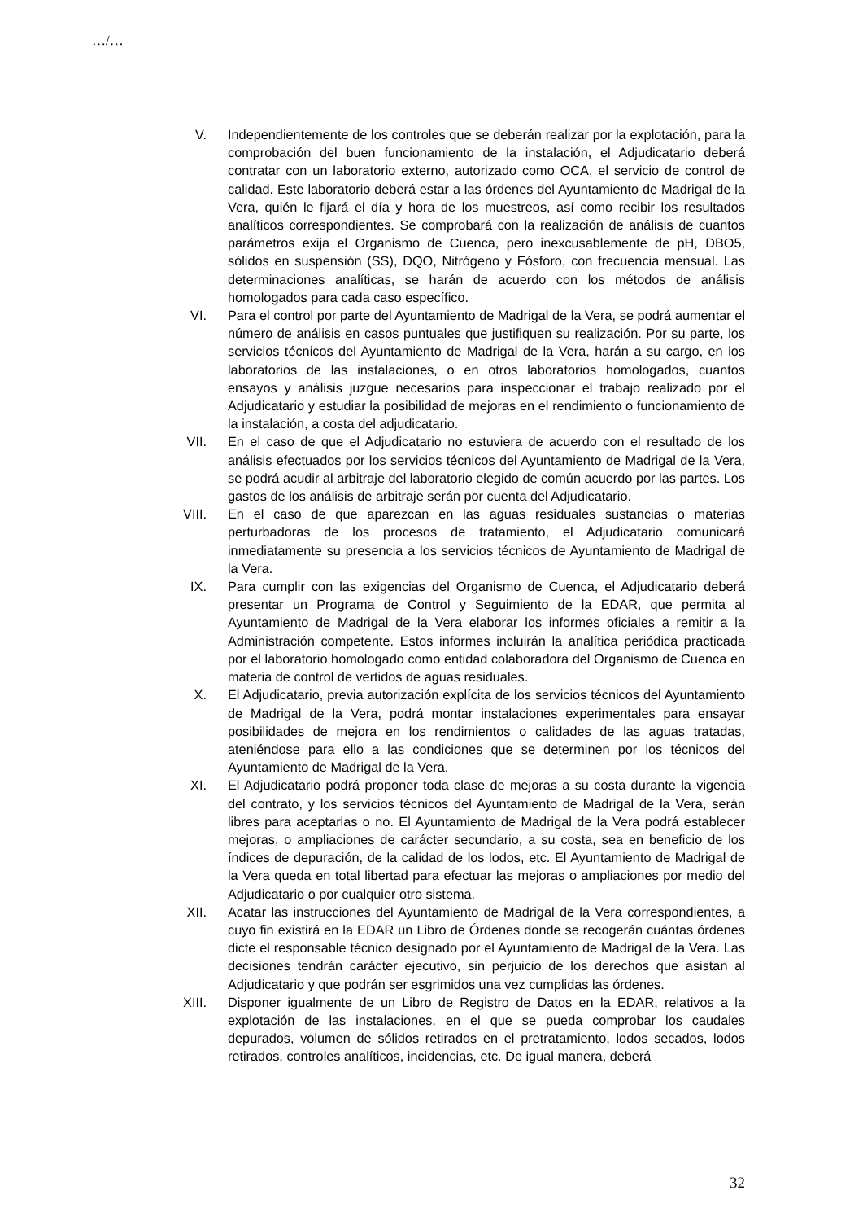…/…
V. Independientemente de los controles que se deberán realizar por la explotación, para la comprobación del buen funcionamiento de la instalación, el Adjudicatario deberá contratar con un laboratorio externo, autorizado como OCA, el servicio de control de calidad. Este laboratorio deberá estar a las órdenes del Ayuntamiento de Madrigal de la Vera, quién le fijará el día y hora de los muestreos, así como recibir los resultados analíticos correspondientes. Se comprobará con la realización de análisis de cuantos parámetros exija el Organismo de Cuenca, pero inexcusablemente de pH, DBO5, sólidos en suspensión (SS), DQO, Nitrógeno y Fósforo, con frecuencia mensual. Las determinaciones analíticas, se harán de acuerdo con los métodos de análisis homologados para cada caso específico.
VI. Para el control por parte del Ayuntamiento de Madrigal de la Vera, se podrá aumentar el número de análisis en casos puntuales que justifiquen su realización. Por su parte, los servicios técnicos del Ayuntamiento de Madrigal de la Vera, harán a su cargo, en los laboratorios de las instalaciones, o en otros laboratorios homologados, cuantos ensayos y análisis juzgue necesarios para inspeccionar el trabajo realizado por el Adjudicatario y estudiar la posibilidad de mejoras en el rendimiento o funcionamiento de la instalación, a costa del adjudicatario.
VII. En el caso de que el Adjudicatario no estuviera de acuerdo con el resultado de los análisis efectuados por los servicios técnicos del Ayuntamiento de Madrigal de la Vera, se podrá acudir al arbitraje del laboratorio elegido de común acuerdo por las partes. Los gastos de los análisis de arbitraje serán por cuenta del Adjudicatario.
VIII. En el caso de que aparezcan en las aguas residuales sustancias o materias perturbadoras de los procesos de tratamiento, el Adjudicatario comunicará inmediatamente su presencia a los servicios técnicos de Ayuntamiento de Madrigal de la Vera.
IX. Para cumplir con las exigencias del Organismo de Cuenca, el Adjudicatario deberá presentar un Programa de Control y Seguimiento de la EDAR, que permita al Ayuntamiento de Madrigal de la Vera elaborar los informes oficiales a remitir a la Administración competente. Estos informes incluirán la analítica periódica practicada por el laboratorio homologado como entidad colaboradora del Organismo de Cuenca en materia de control de vertidos de aguas residuales.
X. El Adjudicatario, previa autorización explícita de los servicios técnicos del Ayuntamiento de Madrigal de la Vera, podrá montar instalaciones experimentales para ensayar posibilidades de mejora en los rendimientos o calidades de las aguas tratadas, ateniéndose para ello a las condiciones que se determinen por los técnicos del Ayuntamiento de Madrigal de la Vera.
XI. El Adjudicatario podrá proponer toda clase de mejoras a su costa durante la vigencia del contrato, y los servicios técnicos del Ayuntamiento de Madrigal de la Vera, serán libres para aceptarlas o no. El Ayuntamiento de Madrigal de la Vera podrá establecer mejoras, o ampliaciones de carácter secundario, a su costa, sea en beneficio de los índices de depuración, de la calidad de los lodos, etc. El Ayuntamiento de Madrigal de la Vera queda en total libertad para efectuar las mejoras o ampliaciones por medio del Adjudicatario o por cualquier otro sistema.
XII. Acatar las instrucciones del Ayuntamiento de Madrigal de la Vera correspondientes, a cuyo fin existirá en la EDAR un Libro de Órdenes donde se recogerán cuántas órdenes dicte el responsable técnico designado por el Ayuntamiento de Madrigal de la Vera. Las decisiones tendrán carácter ejecutivo, sin perjuicio de los derechos que asistan al Adjudicatario y que podrán ser esgrimidos una vez cumplidas las órdenes.
XIII. Disponer igualmente de un Libro de Registro de Datos en la EDAR, relativos a la explotación de las instalaciones, en el que se pueda comprobar los caudales depurados, volumen de sólidos retirados en el pretratamiento, lodos secados, lodos retirados, controles analíticos, incidencias, etc. De igual manera, deberá
32